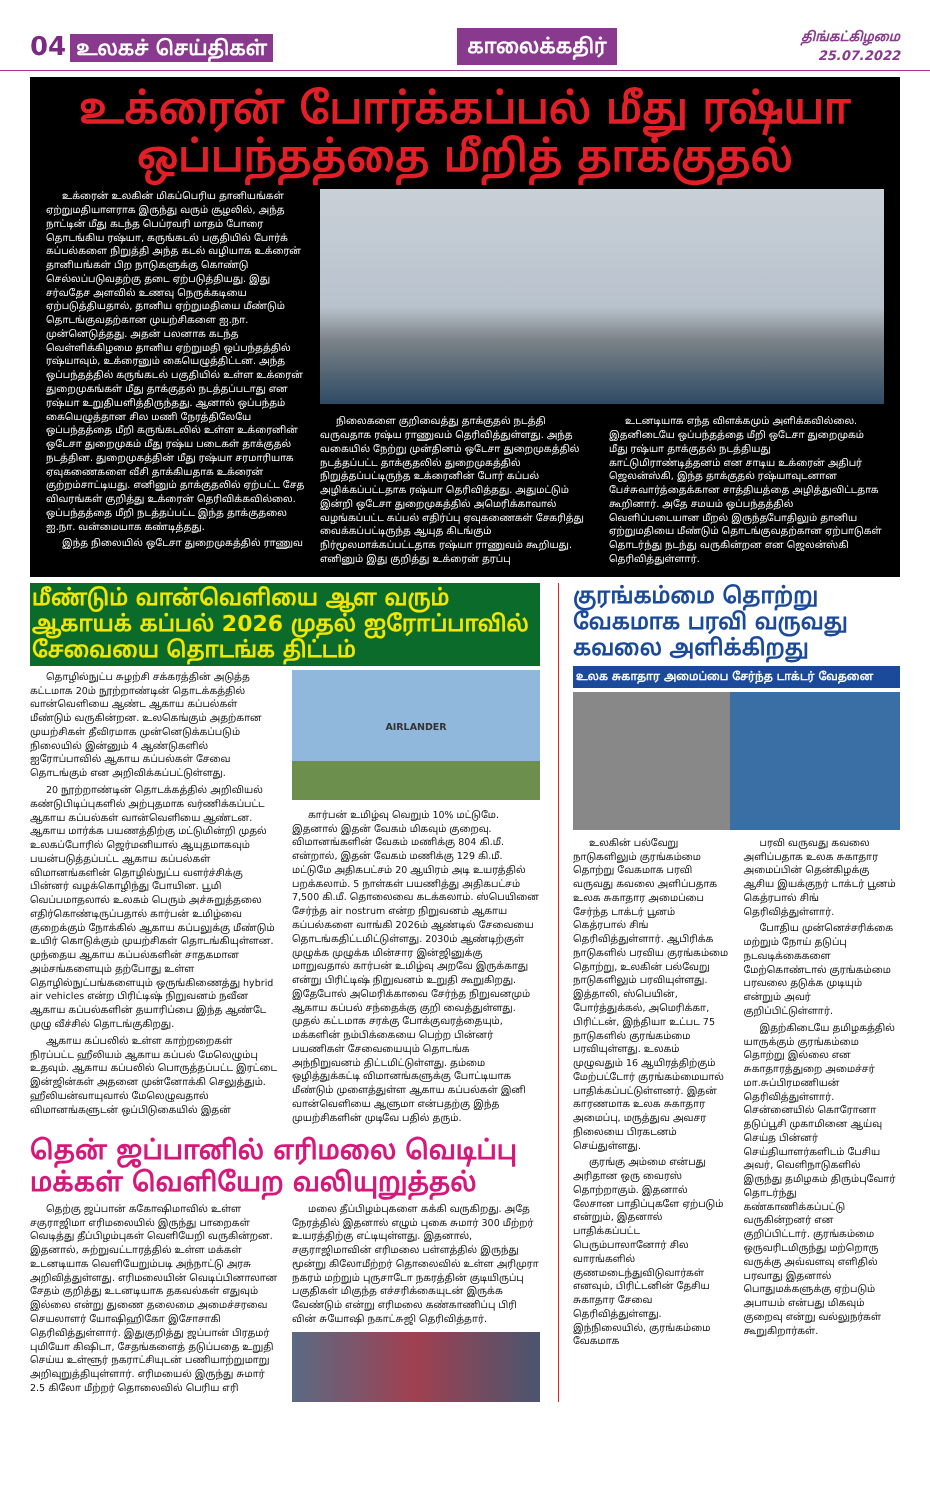04 உலகச் செய்திகள் காலைக்கதிர்
திங்கட்கிழமை
25.07.2022
உக்ரைன் போர்க்கப்பல் மீது ரஷ்யா
ஒப்பந்தத்தை மீறித் தாக்குதல்
உக்ரைன் உலகின் மிகப்பெரிய தானியங்கள் ஏற்றுமதியாளராக இருந்து வரும் சூழலில், அந்த நாட்டின் மீது கடந்த பெப்ரவரி மாதம் போரை தொடங்கிய ரஷ்யா, கருங்கடல் பகுதியில் போர்க் கப்பல்களை நிறுத்தி அந்த கடல் வழியாக உக்ரைன் தானியங்கள் பிற நாடுகளுக்கு கொண்டு செல்லப்படுவதற்கு தடை ஏற்படுத்தியது. இது சர்வதேச அளவில் உணவு நெருக்கடியை ஏற்படுத்தியதால், தானிய ஏற்றுமதியை மீண்டும் தொடங்குவதற்கான முயற்சிகளை ஐ.நா. முன்னெடுத்தது. அதன் பலனாக கடந்த வெள்ளிக்கிழமை தானிய ஏற்றுமதி ஒப்பந்தத்தில் ரஷ்யாவும், உக்ரைனும் கையெழுத்திட்டன. அந்த ஒப்பந்தத்தில் கருங்கடல் பகுதியில் உள்ள உக்ரைன் துறைமுகங்கள் மீது தாக்குதல் நடத்தப்படாது என ரஷ்யா உறுதியளித்திருந்தது. ஆனால் ஒப்பந்தம் கையெழுத்தான சில மணி நேரத்திலேயே ஒப்பந்தத்தை மீறி கருங்கடலில் உள்ள உக்ரைனின் ஒடேசா துறைமுகம் மீது ரஷ்ய படைகள் தாக்குதல் நடத்தின. துறைமுகத்தின் மீது ரஷ்யா சரமாரியாக ஏவுகணைகளை வீசி தாக்கியதாக உக்ரைன் குற்றம்சாட்டியது. எனினும் தாக்குதலில் ஏற்பட்ட சேத விவரங்கள் குறித்து உக்ரைன் தெரிவிக்கவில்லை. ஒப்பந்தத்தை மீறி நடத்தப்பட்ட இந்த தாக்குதலை ஐ.நா. வன்மையாக கண்டித்தது.
இந்த நிலையில் ஒடேசா துறைமுகத்தில் ராணுவ
நிலைகளை குறிவைத்து தாக்குதல் நடத்தி வருவதாக ரஷ்ய ராணுவம் தெரிவித்துள்ளது. அந்த வகையில் நேற்று முன்தினம் ஒடேசா துறைமுகத்தில் நடத்தப்பட்ட தாக்குதலில் துறைமுகத்தில் நிறுத்தப்பட்டிருந்த உக்ரைனின் போர் கப்பல் அழிக்கப்பட்டதாக ரஷ்யா தெரிவித்தது. அதுமட்டும் இன்றி ஒடேசா துறைமுகத்தில் அமெரிக்காவால் வழங்கப்பட்ட கப்பல் எதிர்ப்பு ஏவுகணைகள் சேகரித்து வைக்கப்பட்டிருந்த ஆயுத கிடங்கும் நிர்மூலமாக்கப்பட்டதாக ரஷ்யா ராணுவம் கூறியது. எனினும் இது குறித்து உக்ரைன் தரப்பு
உடனடியாக எந்த விளக்கமும் அளிக்கவில்லை. இதனிடையே ஒப்பந்தத்தை மீறி ஒடேசா துறைமுகம் மீது ரஷ்யா தாக்குதல் நடத்தியது காட்டுமிராண்டித்தனம் என சாடிய உக்ரைன் அதிபர் ஜெலன்ஸ்கி, இந்த தாக்குதல் ரஷ்யாவுடனான பேச்சுவார்த்தைக்கான சாத்தியத்தை அழித்துவிட்டதாக கூறினார். அதே சமயம் ஒப்பந்தத்தில் வெளிப்படையான மீறல் இருந்தபோதிலும் தானிய ஏற்றுமதியை மீண்டும் தொடங்குவதற்கான ஏற்பாடுகள் தொடர்ந்து நடந்து வருகின்றன என ஜெலன்ஸ்கி தெரிவித்துள்ளார்.
மீண்டும் வான்வெளியை ஆள வரும் ஆகாயக் கப்பல் 2026 முதல் ஐரோப்பாவில் சேவையை தொடங்க திட்டம்
தொழில்நுட்ப சுழற்சி சக்கரத்தின் அடுத்த கட்டமாக 20ம் நூற்றாண்டின் தொடக்கத்தில் வான்வெளியை ஆண்ட ஆகாய கப்பல்கள் மீண்டும் வருகின்றன. உலகெங்கும் அதற்கான முயற்சிகள் தீவிரமாக முன்னெடுக்கப்படும் நிலையில் இன்னும் 4 ஆண்டுகளில் ஐரோப்பாவில் ஆகாய கப்பல்கள் சேவை தொடங்கும் என அறிவிக்கப்பட்டுள்ளது.
20 நூற்றாண்டின் தொடக்கத்தில் அறிவியல் கண்டுபிடிப்புகளில் அற்புதமாக வர்ணிக்கப்பட்ட ஆகாய கப்பல்கள் வான்வெளியை ஆண்டன. ஆகாய மார்க்க பயணத்திற்கு மட்டுமின்றி முதல் உலகப்போரில் ஜெர்மனியால் ஆயுதமாகவும் பயன்படுத்தப்பட்ட ஆகாய கப்பல்கள் விமானங்களின் தொழில்நுட்ப வளர்ச்சிக்கு பின்னர் வழக்கொழிந்து போயின. பூமி வெப்பமாதலால் உலகம் பெரும் அச்சுறுத்தலை எதிர்கொண்டிருப்பதால் கார்பன் உமிழ்வை குறைக்கும் நோக்கில் ஆகாய கப்பலுக்கு மீண்டும் உயிர் கொடுக்கும் முயற்சிகள் தொடங்கியுள்ளன. முந்தைய ஆகாய கப்பல்களின் சாதகமான அம்சங்களையும் தற்போது உள்ள தொழில்நுட்பங்களையும் ஒருங்கிணைத்து hybrid air vehicles என்ற பிரிட்டிஷ் நிறுவனம் நவீன ஆகாய கப்பல்களின் தயாரிப்பை இந்த ஆண்டே முழு வீச்சில் தொடங்குகிறது.
ஆகாய கப்பலில் உள்ள காற்றறைகள் நிரப்பட்ட ஹீலியம் ஆகாய கப்பல் மேலெழும்பு உதவும். ஆகாய கப்பலில் பொருத்தப்பட்ட இரட்டை இன்ஜின்கள் அதனை முன்னோக்கி செலுத்தும். ஹீலியன்வாயுவால் மேலெழுவதால் விமானங்களுடன் ஒப்பிடுகையில் இதன்
AIRLANDER
கார்பன் உமிழ்வு வெறும் 10% மட்டுமே. இதனால் இதன் வேகம் மிகவும் குறைவு. விமானங்களின் வேகம் மணிக்கு 804 கி.மீ. என்றால், இதன் வேகம் மணிக்கு 129 கி.மீ. மட்டுமே அதிகபட்சம் 20 ஆயிரம் அடி உயரத்தில் பறக்கலாம். 5 நாள்கள் பயணித்து அதிகபட்சம் 7,500 கி.மீ. தொலைவை கடக்கலாம். ஸ்பெயினை சேர்ந்த air nostrum என்ற நிறுவனம் ஆகாய கப்பல்களை வாங்கி 2026ம் ஆண்டில் சேவையை தொடங்கதிட்டமிட்டுள்ளது. 2030ம் ஆண்டிற்குள் முழுக்க முழுக்க மின்சார இன்ஜினுக்கு மாறுவதால் கார்பன் உமிழ்வு அறவே இருக்காது என்று பிரிட்டிஷ் நிறுவனம் உறுதி கூறுகிறது. இதேபோல் அமெரிக்காவை சேர்ந்த நிறுவனமும் ஆகாய கப்பல் சந்தைக்கு குறி வைத்துள்ளது. முதல் கட்டமாக சரக்கு போக்குவரத்தையும், மக்களின் நம்பிக்கையை பெற்ற பின்னர் பயணிகள் சேவையையும் தொடங்க அந்நிறுவனம் திட்டமிட்டுள்ளது. தம்மை ஒழித்துக்கட்டி விமானங்களுக்கு போட்டியாக மீண்டும் முளைத்துள்ள ஆகாய கப்பல்கள் இனி வான்வெளியை ஆளுமா என்பதற்கு இந்த முயற்சிகளின் முடிவே பதில் தரும்.
தென் ஜப்பானில் எரிமலை வெடிப்பு மக்கள் வெளியேற வலியுறுத்தல்
தெற்கு ஜப்பான் ககோஷிமாவில் உள்ள சகுராஜிமா எரிமலையில் இருந்து பாறைகள் வெடித்து தீப்பிழம்புகள் வெளியேறி வருகின்றன. இதனால், சுற்றுவட்டாரத்தில் உள்ள மக்கள் உடனடியாக வெளியேறும்படி அந்நாட்டு அரசு அறிவித்துள்ளது. எரிமலையின் வெடிப்பினாலான சேதம் குறித்து உடனடியாக தகவல்கள் எதுவும் இல்லை என்று துணை தலைமை அமைச்சரவை செயலாளர் யோஷிஹிகோ இசோசாகி தெரிவித்துள்ளார். இதுகுறித்து ஜப்பான் பிரதமர் புமியோ கிஷிடா, சேதங்களைத் தடுப்பதை உறுதி செய்ய உள்ளூர் நகராட்சியுடன் பணியாற்றுமாறு அறிவுறுத்தியுள்ளார். எரிமயைல் இருந்து சுமார் 2.5 கிலோ மீற்றர் தொலைவில் பெரிய எரி
மலை தீப்பிழம்புகளை கக்கி வருகிறது. அதே நேரத்தில் இதனால் எழும் புகை சுமார் 300 மீற்றர் உயரத்திற்கு எட்டியுள்ளது. இதனால், சகுராஜிமாவின் எரிமலை பள்ளத்தில் இருந்து மூன்று கிலோமீற்றர் தொலைவில் உள்ள அரிமுரா நகரம் மற்றும் புருசாடோ நகரத்தின் குடியிருப்பு பகுதிகள் மிகுந்த எச்சரிக்கையுடன் இருக்க வேண்டும் என்று எரிமலை கண்காணிப்பு பிரி வின் சுயோஷி நகாட்சுஜி தெரிவித்தார்.
குரங்கம்மை தொற்று வேகமாக பரவி வருவது கவலை அளிக்கிறது
உலக சுகாதார அமைப்பை சேர்ந்த டாக்டர் வேதனை
உலகின் பல்வேறு நாடுகளிலும் குரங்கம்மை தொற்று வேகமாக பரவி வருவது கவலை அளிப்பதாக உலக சுகாதார அமைப்பை சேர்ந்த டாக்டர் பூனம் கெத்ரபால் சிங் தெரிவித்துள்ளார். ஆபிரிக்க நாடுகளில் பரவிய குரங்கம்மை தொற்று, உலகின் பல்வேறு நாடுகளிலும் பரவியுள்ளது. இத்தாலி, ஸ்பெயின், போர்த்துக்கல், அமெரிக்கா, பிரிட்டன், இந்தியா உட்பட 75 நாடுகளில் குரங்கம்மை பரவியுள்ளது. உலகம் முழுவதும் 16 ஆயிரத்திற்கும் மேற்பட்டோர் குரங்கம்மையால் பாதிக்கப்பட்டுள்ளனர். இதன் காரணமாக உலக சுகாதார அமைப்பு, மருத்துவ அவசர நிலையை பிரகடனம் செய்துள்ளது.
குரங்கு அம்மை என்பது அரிதான ஒரு வைரஸ் தொற்றாகும். இதனால் லேசான பாதிப்புகளே ஏற்படும் என்றும், இதனால் பாதிக்கப்பட்ட பெரும்பாலானோர் சில வாரங்களில் குணமடைந்துவிடுவார்கள் எனவும், பிரிட்டனின் தேசிய சுகாதார சேவை தெரிவித்துள்ளது. இந்நிலையில், குரங்கம்மை வேகமாக
பரவி வருவது கவலை அளிப்பதாக உலக சுகாதார அமைப்பின் தென்கிழக்கு ஆசிய இயக்குநர் டாக்டர் பூனம் கெத்ரபால் சிங் தெரிவித்துள்ளார்.
போதிய முன்னெச்சரிக்கை மற்றும் நோய் தடுப்பு நடவடிக்கைகளை மேற்கொண்டால் குரங்கம்மை பரவலை தடுக்க முடியும் என்றும் அவர் குறிப்பிட்டுள்ளார்.
இதற்கிடையே தமிழகத்தில் யாருக்கும் குரங்கம்மை தொற்று இல்லை என சுகாதாரத்துறை அமைச்சர் மா.சுப்பிரமணியன் தெரிவித்துள்ளார். சென்னையில் கொரோனா தடுப்பூசி முகாமினை ஆய்வு செய்த பின்னர் செய்தியாளர்களிடம் பேசிய அவர், வெளிநாடுகளில் இருந்து தமிழகம் திரும்புவோர் தொடர்ந்து கண்காணிக்கப்பட்டு வருகின்றனர் என குறிப்பிட்டார். குரங்கம்மை ஒருவரிடமிருந்து மற்றொரு வருக்கு அவ்வளவு எளிதில் பரவாது இதனால் பொதுமக்களுக்கு ஏற்படும் அபாயம் என்பது மிகவும் குறைவு என்று வல்லுநர்கள் கூறுகிறார்கள்.